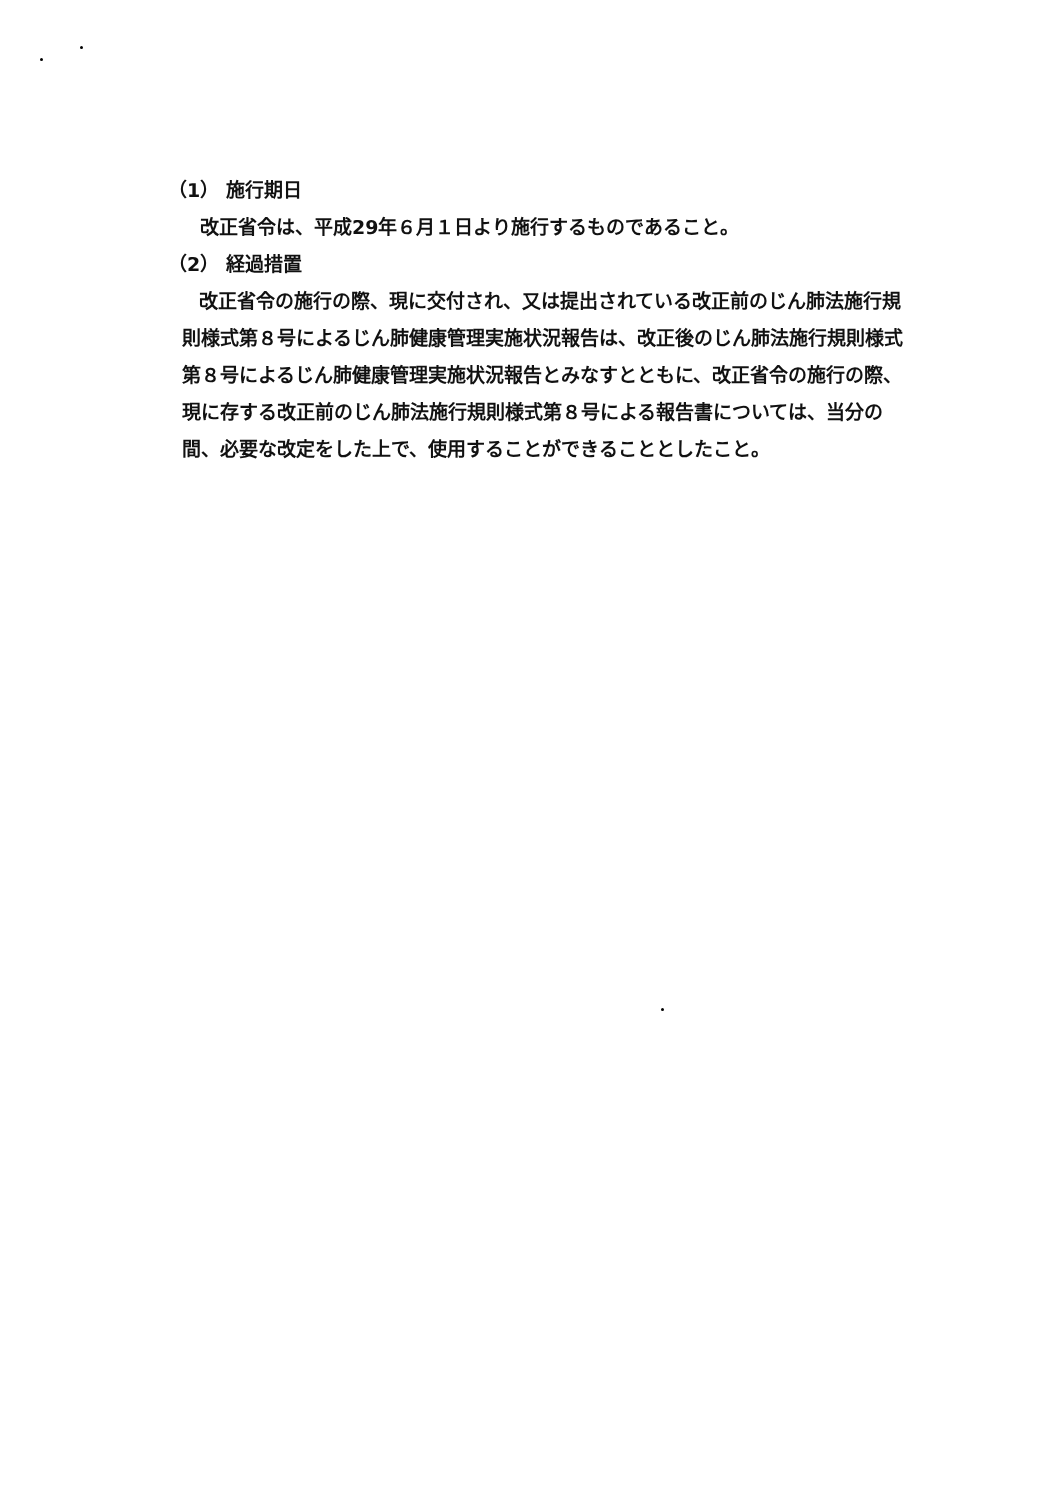（1） 施行期日
改正省令は、平成29年６月１日より施行するものであること。
（2） 経過措置
改正省令の施行の際、現に交付され、又は提出されている改正前のじん肺法施行規則様式第８号によるじん肺健康管理実施状況報告は、改正後のじん肺法施行規則様式第８号によるじん肺健康管理実施状況報告とみなすとともに、改正省令の施行の際、現に存する改正前のじん肺法施行規則様式第８号による報告書については、当分の間、必要な改定をした上で、使用することができることとしたこと。